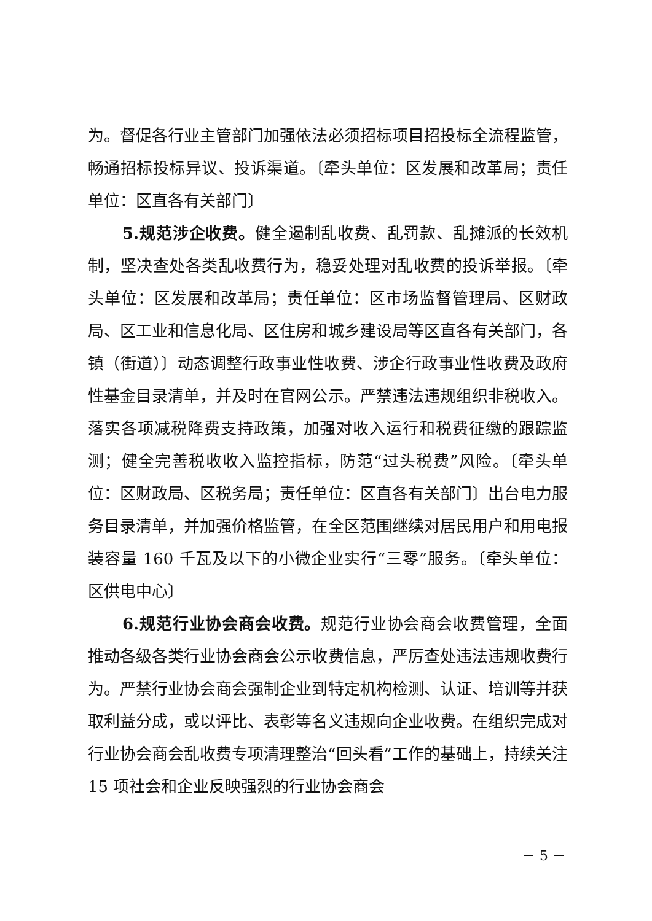为。督促各行业主管部门加强依法必须招标项目招投标全流程监管，畅通招标投标异议、投诉渠道。〔牵头单位：区发展和改革局；责任单位：区直各有关部门〕
5.规范涉企收费。健全遏制乱收费、乱罚款、乱摊派的长效机制，坚决查处各类乱收费行为，稳妥处理对乱收费的投诉举报。〔牵头单位：区发展和改革局；责任单位：区市场监督管理局、区财政局、区工业和信息化局、区住房和城乡建设局等区直各有关部门，各镇（街道）〕动态调整行政事业性收费、涉企行政事业性收费及政府性基金目录清单，并及时在官网公示。严禁违法违规组织非税收入。落实各项减税降费支持政策，加强对收入运行和税费征缴的跟踪监测；健全完善税收收入监控指标，防范“过头税费”风险。〔牵头单位：区财政局、区税务局；责任单位：区直各有关部门〕出台电力服务目录清单，并加强价格监管，在全区范围继续对居民用户和用电报装容量 160 千瓦及以下的小微企业实行“三零”服务。〔牵头单位：区供电中心〕
6.规范行业协会商会收费。规范行业协会商会收费管理，全面推动各级各类行业协会商会公示收费信息，严厉查处违法违规收费行为。严禁行业协会商会强制企业到特定机构检测、认证、培训等并获取利益分成，或以评比、表彰等名义违规向企业收费。在组织完成对行业协会商会乱收费专项清理整治“回头看”工作的基础上，持续关注 15 项社会和企业反映强烈的行业协会商会
－ 5 －